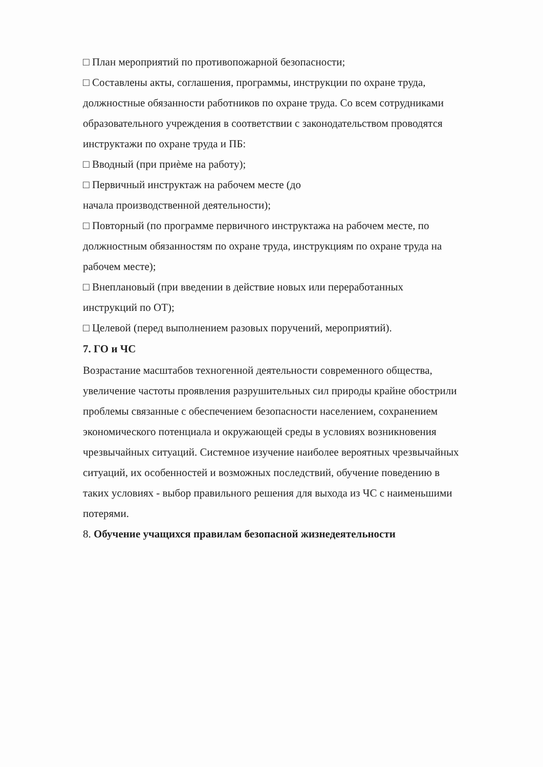□ План мероприятий по противопожарной безопасности;
□ Составлены акты, соглашения, программы, инструкции по охране труда,
должностные обязанности работников по охране труда. Со всем сотрудниками
образовательного учреждения в соответствии с законодательством проводятся
инструктажи по охране труда и ПБ:
□ Вводный (при приѐме на работу);
□ Первичный инструктаж на рабочем месте (до
начала производственной деятельности);
□ Повторный (по программе первичного инструктажа на рабочем месте, по
должностным обязанностям по охране труда, инструкциям по охране труда на
рабочем месте);
□ Внеплановый (при введении в действие новых или переработанных
инструкций по ОТ);
□ Целевой (перед выполнением разовых поручений, мероприятий).
7. ГО и ЧС
Возрастание масштабов техногенной деятельности современного общества,
увеличение частоты проявления разрушительных сил природы крайне обострили
проблемы связанные с обеспечением безопасности населением, сохранением
экономического потенциала и окружающей среды в условиях возникновения
чрезвычайных ситуаций. Системное изучение наиболее вероятных чрезвычайных
ситуаций, их особенностей и возможных последствий, обучение поведению в
таких условиях - выбор правильного решения для выхода из ЧС с наименьшими
потерями.
8. Обучение учащихся правилам безопасной жизнедеятельности